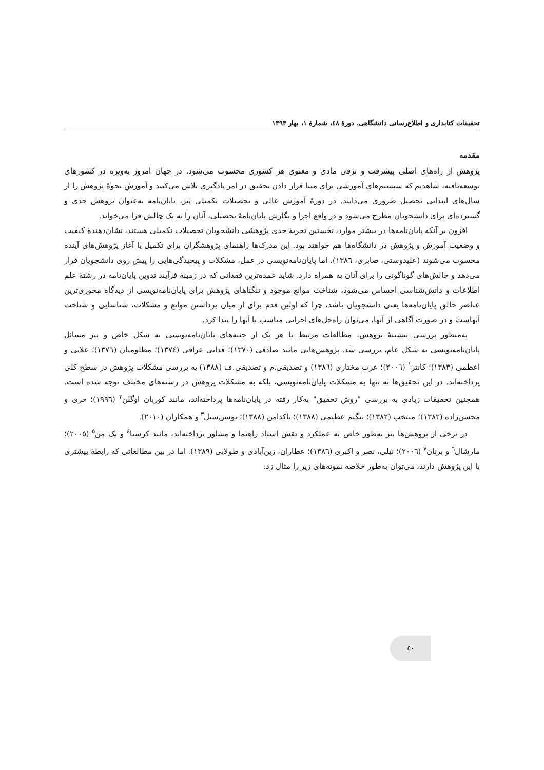تحقیقات کتابداری و اطلاع‌رسانی دانشگاهی، دورهٔ ٤٨، شمارهٔ ١، بهار ١٣٩٣
مقدمه
پژوهش از راه‌های اصلی پیشرفت و ترقی مادی و معنوی هر کشوری محسوب می‌شود. در جهان امروز به‌ویژه در کشورهای توسعه‌یافته، شاهدیم که سیستم‌های آموزشی برای مبنا قرار دادن تحقیق در امر یادگیری تلاش می‌کنند و آموزشِ نحوهٔ پژوهش را از سال‌های ابتدایی تحصیل ضروری می‌دانند. در دورهٔ آموزش عالی و تحصیلات تکمیلی نیز، پایان‌نامه به‌عنوان پژوهش جدی و گسترده‌ای برای دانشجویان مطرح می‌شود و در واقع اجرا و نگارش پایان‌نامهٔ تحصیلی، آنان را به یک چالش فرا می‌خواند.
افزون بر آنکه پایان‌نامه‌ها در بیشتر موارد، نخستین تجربهٔ جدی پژوهشی دانشجویان تحصیلات تکمیلی هستند، نشان‌دهندهٔ کیفیت و وضعیت آموزش و پژوهش در دانشگاه‌ها هم خواهند بود. این مدرک‌ها راهنمای پژوهشگران برای تکمیل یا آغاز پژوهش‌های آینده محسوب می‌شوند (علیدوستی، صابری، ١٣٨٦). اما پایان‌نامه‌نویسی در عمل، مشکلات و پیچیدگی‌هایی را پیش روی دانشجویان قرار می‌دهد و چالش‌های گوناگونی را برای آنان به همراه دارد. شاید عمده‌ترین فقدانی که در زمینهٔ فرآیند تدوین پایان‌نامه در رشتهٔ علم اطلاعات و دانش‌شناسی احساس می‌شود، شناخت موانع موجود و تنگناهای پژوهش برای پایان‌نامه‌نویسی از دیدگاه محوری‌ترین عناصر خالق پایان‌نامه‌ها یعنی دانشجویان باشد، چرا که اولین قدم برای از میان برداشتن موانع و مشکلات، شناسایی و شناخت آنهاست و در صورت آگاهی از آنها، می‌توان راه‌حل‌های اجرایی مناسب با آنها را پیدا کرد.
به‌منظور بررسی پیشینهٔ پژوهش، مطالعات مرتبط با هر یک از جنبه‌های پایان‌نامه‌نویسی به شکل خاص و نیز مسائل پایان‌نامه‌نویسی به شکل عام، بررسی شد. پژوهش‌هایی مانند صادقی (١٣٧٠)؛ فدایی عراقی (١٣٧٤)؛ مظلومیان (١٣٧٦)؛ علایی و اعظمی (١٣٨٣)؛ کانتر<sup>١</sup> (٢٠٠٦)؛ عرب مختاری (١٣٨٦) و تصدیقی.م و تصدیقی.ف (١٣٨٨) به بررسی مشکلات پژوهش در سطح کلی پرداخته‌اند. در این تحقیق‌ها نه تنها به مشکلات پایان‌نامه‌نویسی، بلکه به مشکلات پژوهش در رشته‌های مختلف توجه شده است. همچنین تحقیقات زیادی به بررسی "روش تحقیق" به‌کار رفته در پایان‌نامه‌ها پرداخته‌اند، مانند کوربان اوگلن<sup>٢</sup> (١٩٩٦)؛ حری و محسن‌زاده (١٣٨٢)؛ منتخب (١٣٨٢)؛ بیگیم عظیمی (١٣٨٨)؛ پاکدامن (١٣٨٨)؛ توسن‌سیل<sup>٣</sup> و همکاران (٢٠١٠).
در برخی از پژوهش‌ها نیز به‌طور خاص به عملکرد و نقش استاد راهنما و مشاور پرداخته‌اند، مانند کرستا<sup>٤</sup> و پک من<sup>٥</sup> (٢٠٠٥)؛ مارشال<sup>٦</sup> و برنان<sup>٧</sup> (٢٠٠٦)؛ نیلی، نصر و اکبری (١٣٨٦)؛ عطاران، زین‌آبادی و طولابی (١٣٨٩). اما در بین مطالعاتی که رابطهٔ بیشتری با این پژوهش دارند، می‌توان به‌طور خلاصه نمونه‌های زیر را مثال زد:
٤٠